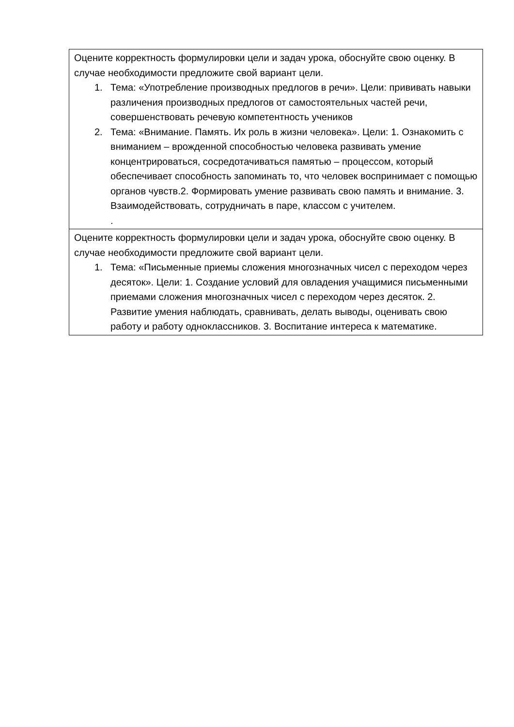| Оцените корректность формулировки цели и задач урока, обоснуйте свою оценку. В случае необходимости предложите свой вариант цели. 1. Тема: «Употребление производных предлогов в речи». Цели: прививать навыки различения производных предлогов от самостоятельных частей речи, совершенствовать речевую компетентность учеников 2. Тема: «Внимание. Память. Их роль в жизни человека». Цели: 1. Ознакомить с вниманием – врожденной способностью человека развивать умение концентрироваться, сосредотачиваться памятью – процессом, который обеспечивает способность запоминать то, что человек воспринимает с помощью органов чувств.2. Формировать умение развивать свою память и внимание. 3. Взаимодействовать, сотрудничать в паре, классом с учителем. . |
| Оцените корректность формулировки цели и задач урока, обоснуйте свою оценку. В случае необходимости предложите свой вариант цели. 1. Тема: «Письменные приемы сложения многозначных чисел с переходом через десяток». Цели: 1. Создание условий для овладения учащимися письменными приемами сложения многозначных чисел с переходом через десяток. 2. Развитие умения наблюдать, сравнивать, делать выводы, оценивать свою работу и работу одноклассников. 3. Воспитание интереса к математике. |